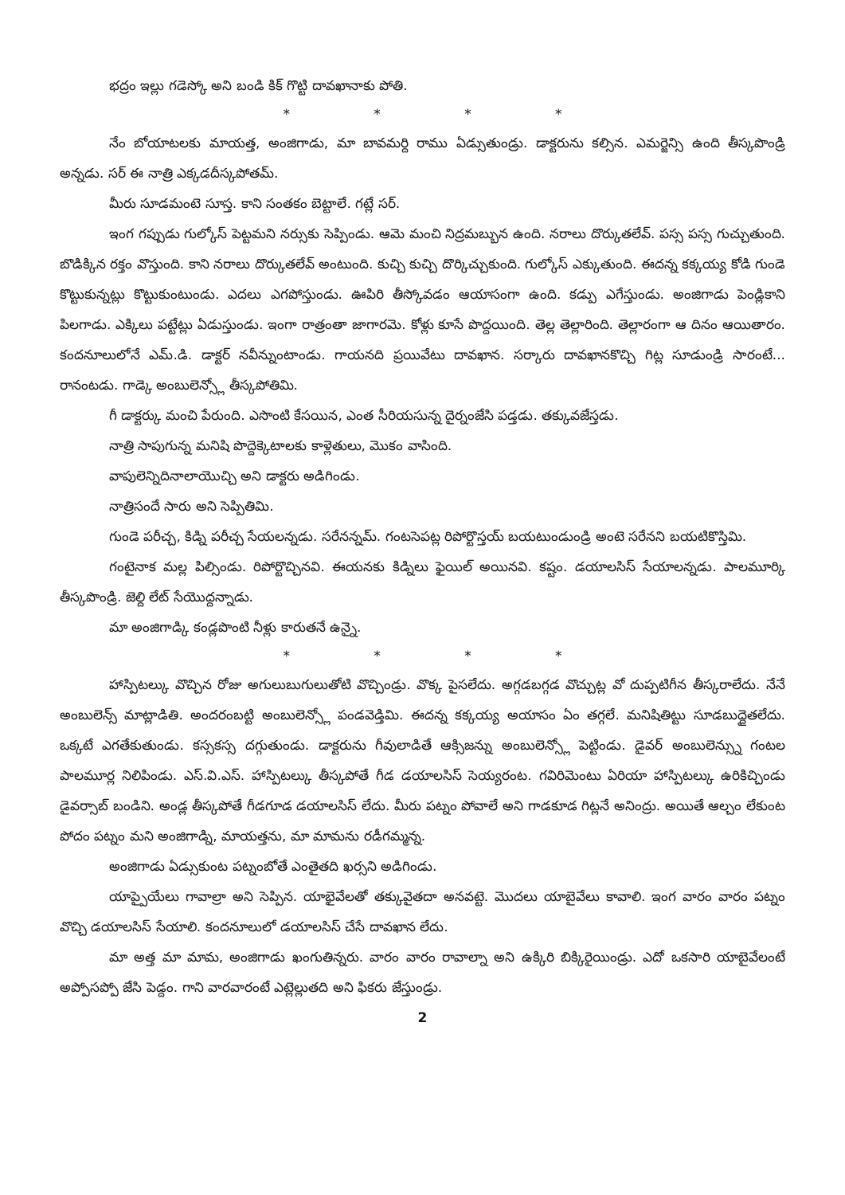భద్రం ఇల్లు గడెస్కో అని బండి కిక్ గొట్టి దావఖానాకు పోతి.
* * * *
నేం బోయాటలకు మాయత్త, అంజిగాడు, మా బావమర్ది రాము ఏడ్సుతుండ్రు. డాక్టరును కల్సిన. ఎమర్జెన్సి ఉంది తీస్కపొండ్రి అన్నడు. సర్ ఈ నాత్రి ఎక్కడదీస్కపోతమ్.
మీరు సూడమంటె సూస్త. కాని సంతకం బెట్టాలే. గట్లే సర్.
ఇంగ గప్పుడు గుల్కోస్ పెట్టమని నర్సుకు సెప్పిండు. ఆమె మంచి నిద్రమబ్బున ఉంది. నరాలు దొర్కుతలేవ్. పస్స పస్స గుచ్చుతుంది. బొడిక్కిన రక్తం వొస్తుంది. కాని నరాలు దొర్కుతలేవ్ అంటుంది. కుచ్చి కుచ్చి దొర్కిచ్చుకుంది. గుల్కోస్ ఎక్కుతుంది. ఈదన్న కక్కయ్య కోడి గుండె కొట్టుకున్నట్లు కొట్టుకుంటుండు. ఎదలు ఎగపోస్తుండు. ఊపిరి తీస్కోవడం ఆయాసంగా ఉంది. కడ్పు ఎగేస్తుండు. అంజిగాడు పెండ్లికాని పిలగాడు. ఎక్కిలు పట్టేట్లు ఏడుస్తుండు. ఇంగా రాత్రంతా జాగారమె. కోళ్లు కూసే పొద్దయింది. తెల్ల తెల్లారింది. తెల్లారంగా ఆ దినం ఆయితారం. కందనూలులోనే ఎమ్.డి. డాక్టర్ నవీన్నుంటాండు. గాయనది ప్రయివేటు దావఖాన. సర్కారు దావఖానకొచ్చి గిట్ల సూడుండ్రి సారంటే... రానంటడు. గాడ్కె అంబులెన్స్లో తీస్కపోతిమి.
గీ డాక్టర్కు మంచి పేరుంది. ఎసొంటి కేసయిన, ఎంత సీరియసున్న దైర్నంజేసి పడ్తడు. తక్కువజేస్తడు.
నాత్రి సాపుగున్న మనిషి పొద్దెక్కెటాలకు కాళ్లెతులు, మొకం వాసింది.
వాపులెన్నిదినాలాయొచ్చి అని డాక్టరు అడిగిండు.
నాత్రిసందే సారు అని సెప్పితిమి.
గుండె పరీచ్చ, కిడ్ని పరీచ్చ సేయలన్నడు. సరేనన్నమ్. గంటసెపట్ల రిపోర్టొస్తయ్ బయటుండుండ్రి అంటె సరేనని బయటికొస్తిమి.
గంటైనాక మల్ల పిల్సిండు. రిపోర్టొచ్చినవి. ఈయనకు కిడ్నిలు ఫైయిల్ అయినవి. కష్టం. డయాలసిస్ సేయాలన్నడు. పాలమూర్కి తీస్కపొండ్రి. జెల్ది లేట్ సేయొద్దన్నాడు.
మా అంజిగాడ్కి కండ్లపొంటి నీళ్లు కారుతనే ఉన్నై.
* * * *
హాస్పిటల్కు వొచ్చిన రోజు అగులుబుగులుతోటి వొచ్చిండ్రు. వొక్క పైసలేదు. అగ్గడబగ్గడ వొచ్చుట్ల వో దుప్పటిగీన తీస్కరాలేదు. నేనే అంబులెన్స్ మాట్లాడితి. అందరంబట్టి అంబులెన్స్లో పండవెడ్తిమి. ఈదన్న కక్కయ్య అయాసం ఏం తగ్గలే. మనిషితిట్టు సూడబుద్దైతలేదు. ఒక్కటే ఎగతేకుతుండు. కస్సకస్స దగ్గుతుండు. డాక్టరును గీవులాడితే ఆక్సిజన్ను అంబులెన్స్లో పెట్టిండు. డైవర్ అంబులెన్స్ను గంటల పాలమూర్ల నిలిపిండు. ఎస్.వి.ఎస్. హాస్పిటల్కు తీస్కపోతే గీడ డయాలసిస్ సెయ్యరంట. గవిరిమెంటు ఏరియా హాస్పిటల్కు ఉరికిచ్చిండు డైవర్సాబ్ బండిని. అండ్ల తీస్కపోతే గీడగూడ డయాలసిస్ లేదు. మీరు పట్నం పోవాలే అని గాడకూడ గిట్లనే అనింద్రు. అయితే ఆల్చం లేకుంట పోదం పట్నం మని అంజిగాడ్ని, మాయత్తను, మా మామను రడీగమ్మన్న.
అంజిగాడు ఏడ్సుకుంట పట్నంబోతే ఎంతైతది ఖర్సని అడిగిండు.
యాప్పైయేలు గావాల్రా అని సెప్పిన. యాభైవేలతో తక్కువైతదా అనవట్టె. మొదలు యాబైవేలు కావాలి. ఇంగ వారం వారం పట్నం వొచ్చి డయాలసిస్ సేయాలి. కందనూలులో డయాలసిస్ చేసే దావఖాన లేదు.
మా అత్త మా మామ, అంజిగాడు ఖంగుతిన్నరు. వారం వారం రావాల్నా అని ఉక్కిరి బిక్కిరైయిండ్రు. ఎదో ఒకసారి యాబైవేలంటే అప్పోసప్పో జేసి పెడ్దం. గాని వారవారంటే ఎట్లెల్లుతది అని ఫికరు జేస్తుండ్రు.
2